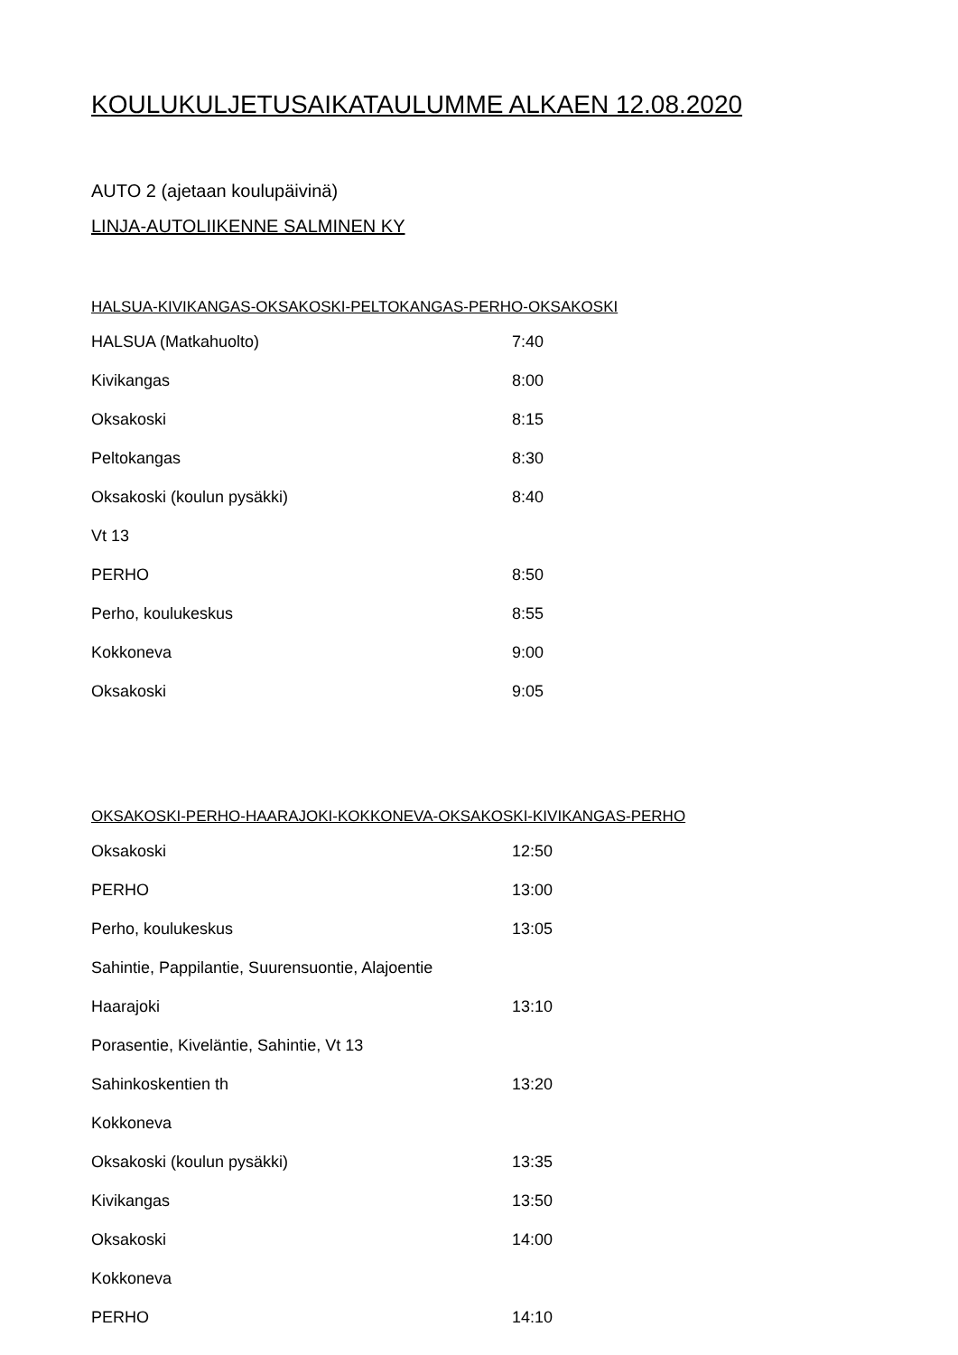KOULUKULJETUSAIKATAULUMME ALKAEN 12.08.2020
AUTO 2 (ajetaan koulupäivinä)
LINJA-AUTOLIIKENNE SALMINEN KY
HALSUA-KIVIKANGAS-OKSAKOSKI-PELTOKANGAS-PERHO-OKSAKOSKI
| HALSUA (Matkahuolto) | 7:40 |
| Kivikangas | 8:00 |
| Oksakoski | 8:15 |
| Peltokangas | 8:30 |
| Oksakoski (koulun pysäkki) | 8:40 |
| Vt 13 | |
| PERHO | 8:50 |
| Perho, koulukeskus | 8:55 |
| Kokkoneva | 9:00 |
| Oksakoski | 9:05 |
OKSAKOSKI-PERHO-HAARAJOKI-KOKKONEVA-OKSAKOSKI-KIVIKANGAS-PERHO
| Oksakoski | 12:50 |
| PERHO | 13:00 |
| Perho, koulukeskus | 13:05 |
| Sahintie, Pappilantie, Suurensuontie, Alajoentie | |
| Haarajoki | 13:10 |
| Porasentie, Kiveläntie, Sahintie, Vt 13 | |
| Sahinkoskentien th | 13:20 |
| Kokkoneva | |
| Oksakoski (koulun pysäkki) | 13:35 |
| Kivikangas | 13:50 |
| Oksakoski | 14:00 |
| Kokkoneva | |
| PERHO | 14:10 |